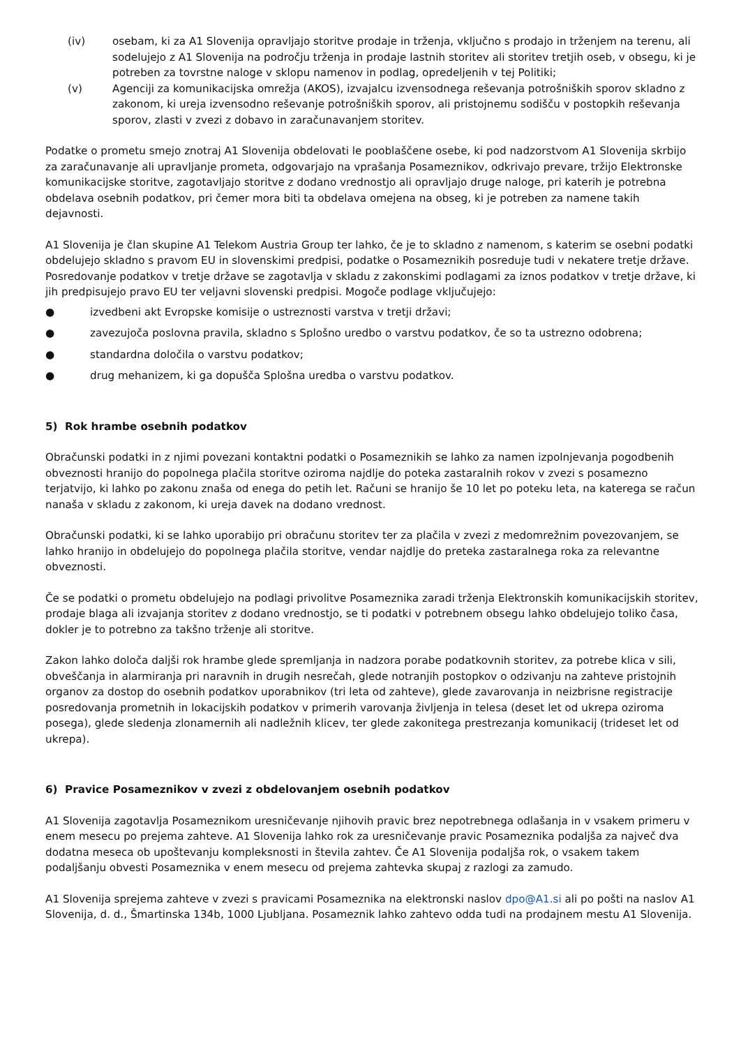(iv) osebam, ki za A1 Slovenija opravljajo storitve prodaje in trženja, vključno s prodajo in trženjem na terenu, ali sodelujejo z A1 Slovenija na področju trženja in prodaje lastnih storitev ali storitev tretjih oseb, v obsegu, ki je potreben za tovrstne naloge v sklopu namenov in podlag, opredeljenih v tej Politiki;
(v) Agenciji za komunikacijska omrežja (AKOS), izvajalcu izvensodnega reševanja potrošniških sporov skladno z zakonom, ki ureja izvensodno reševanje potrošniških sporov, ali pristojnemu sodišču v postopkih reševanja sporov, zlasti v zvezi z dobavo in zaračunavanjem storitev.
Podatke o prometu smejo znotraj A1 Slovenija obdelovati le pooblaščene osebe, ki pod nadzorstvom A1 Slovenija skrbijo za zaračunavanje ali upravljanje prometa, odgovarjajo na vprašanja Posameznikov, odkrivajo prevare, tržijo Elektronske komunikacijske storitve, zagotavljajo storitve z dodano vrednostjo ali opravljajo druge naloge, pri katerih je potrebna obdelava osebnih podatkov, pri čemer mora biti ta obdelava omejena na obseg, ki je potreben za namene takih dejavnosti.
A1 Slovenija je član skupine A1 Telekom Austria Group ter lahko, če je to skladno z namenom, s katerim se osebni podatki obdelujejo skladno s pravom EU in slovenskimi predpisi, podatke o Posameznikih posreduje tudi v nekatere tretje države. Posredovanje podatkov v tretje države se zagotavlja v skladu z zakonskimi podlagami za iznos podatkov v tretje države, ki jih predpisujejo pravo EU ter veljavni slovenski predpisi. Mogoče podlage vključujejo:
● izvedbeni akt Evropske komisije o ustreznosti varstva v tretji državi;
● zavezujoča poslovna pravila, skladno s Splošno uredbo o varstvu podatkov, če so ta ustrezno odobrena;
● standardna določila o varstvu podatkov;
● drug mehanizem, ki ga dopušča Splošna uredba o varstvu podatkov.
5) Rok hrambe osebnih podatkov
Obračunski podatki in z njimi povezani kontaktni podatki o Posameznikih se lahko za namen izpolnjevanja pogodbenih obveznosti hranijo do popolnega plačila storitve oziroma najdlje do poteka zastaralnih rokov v zvezi s posamezno terjatvijo, ki lahko po zakonu znaša od enega do petih let. Računi se hranijo še 10 let po poteku leta, na katerega se račun nanaša v skladu z zakonom, ki ureja davek na dodano vrednost.
Obračunski podatki, ki se lahko uporabijo pri obračunu storitev ter za plačila v zvezi z medomrežnim povezovanjem, se lahko hranijo in obdelujejo do popolnega plačila storitve, vendar najdlje do preteka zastaralnega roka za relevantne obveznosti.
Če se podatki o prometu obdelujejo na podlagi privolitve Posameznika zaradi trženja Elektronskih komunikacijskih storitev, prodaje blaga ali izvajanja storitev z dodano vrednostjo, se ti podatki v potrebnem obsegu lahko obdelujejo toliko časa, dokler je to potrebno za takšno trženje ali storitve.
Zakon lahko določa daljši rok hrambe glede spremljanja in nadzora porabe podatkovnih storitev, za potrebe klica v sili, obveščanja in alarmiranja pri naravnih in drugih nesrečah, glede notranjih postopkov o odzivanju na zahteve pristojnih organov za dostop do osebnih podatkov uporabnikov (tri leta od zahteve), glede zavarovanja in neizbrisne registracije posredovanja prometnih in lokacijskih podatkov v primerih varovanja življenja in telesa (deset let od ukrepa oziroma posega), glede sledenja zlonamernih ali nadležnih klicev, ter glede zakonitega prestrezanja komunikacij (trideset let od ukrepa).
6) Pravice Posameznikov v zvezi z obdelovanjem osebnih podatkov
A1 Slovenija zagotavlja Posameznikom uresničevanje njihovih pravic brez nepotrebnega odlašanja in v vsakem primeru v enem mesecu po prejema zahteve. A1 Slovenija lahko rok za uresničevanje pravic Posameznika podaljša za največ dva dodatna meseca ob upoštevanju kompleksnosti in števila zahtev. Če A1 Slovenija podaljša rok, o vsakem takem podaljšanju obvesti Posameznika v enem mesecu od prejema zahtevka skupaj z razlogi za zamudo.
A1 Slovenija sprejema zahteve v zvezi s pravicami Posameznika na elektronski naslov dpo@A1.si ali po pošti na naslov A1 Slovenija, d. d., Šmartinska 134b, 1000 Ljubljana. Posameznik lahko zahtevo odda tudi na prodajnem mestu A1 Slovenija.